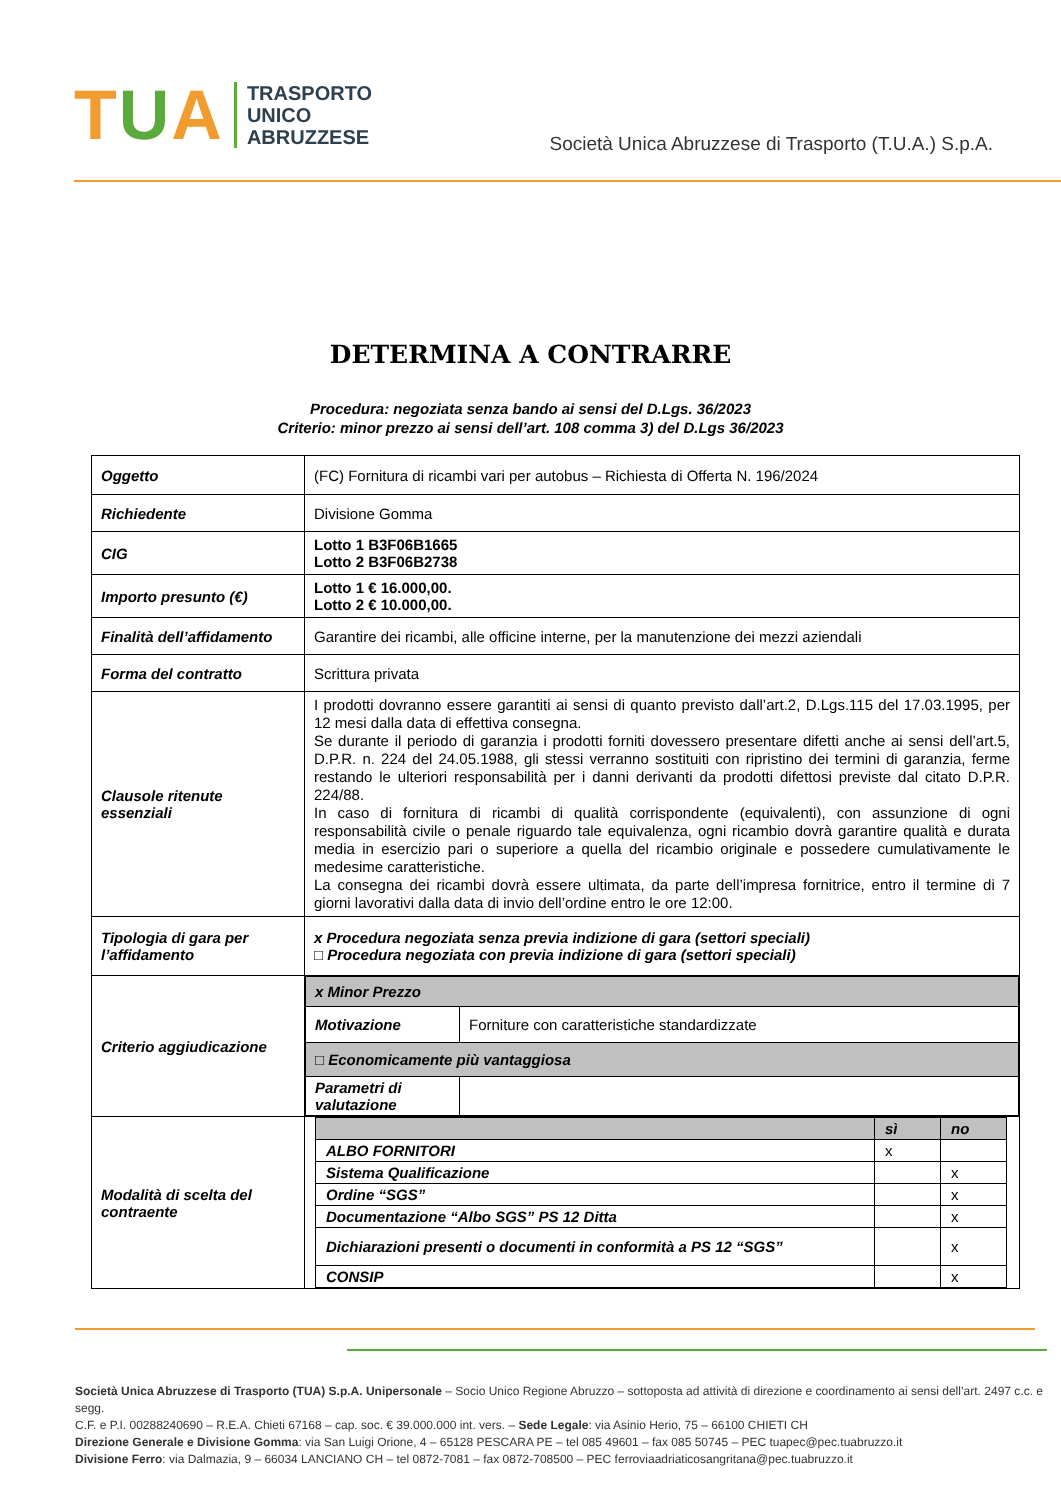TUA
TRASPORTO
UNICO
ABRUZZESE
Società Unica Abruzzese di Trasporto (T.U.A.) S.p.A.
DETERMINA A CONTRARRE
Procedura: negoziata senza bando ai sensi del D.Lgs. 36/2023
Criterio: minor prezzo ai sensi dell’art. 108 comma 3) del D.Lgs 36/2023
| Oggetto | (FC) Fornitura di ricambi vari per autobus – Richiesta di Offerta N. 196/2024 |
| Richiedente | Divisione Gomma |
| CIG | Lotto 1 B3F06B1665 Lotto 2 B3F06B2738 |
| Importo presunto (€) | Lotto 1 € 16.000,00. Lotto 2 € 10.000,00. |
| Finalità dell’affidamento | Garantire dei ricambi, alle officine interne, per la manutenzione dei mezzi aziendali |
| Forma del contratto | Scrittura privata |
| Clausole ritenute essenziali | I prodotti dovranno essere garantiti ai sensi di quanto previsto dall’art.2, D.Lgs.115 del 17.03.1995, per 12 mesi dalla data di effettiva consegna. Se durante il periodo di garanzia i prodotti forniti dovessero presentare difetti anche ai sensi dell’art.5, D.P.R. n. 224 del 24.05.1988, gli stessi verranno sostituiti con ripristino dei termini di garanzia, ferme restando le ulteriori responsabilità per i danni derivanti da prodotti difettosi previste dal citato D.P.R. 224/88. In caso di fornitura di ricambi di qualità corrispondente (equivalenti), con assunzione di ogni responsabilità civile o penale riguardo tale equivalenza, ogni ricambio dovrà garantire qualità e durata media in esercizio pari o superiore a quella del ricambio originale e possedere cumulativamente le medesime caratteristiche. La consegna dei ricambi dovrà essere ultimata, da parte dell’impresa fornitrice, entro il termine di 7 giorni lavorativi dalla data di invio dell’ordine entro le ore 12:00. |
| Tipologia di gara per l’affidamento | x Procedura negoziata senza previa indizione di gara (settori speciali) □ Procedura negoziata con previa indizione di gara (settori speciali) |
| Criterio aggiudicazione | / x Minor Prezzo / / / Motivazione / Forniture con caratteristiche standardizzate / / □ Economicamente più vantaggiosa / / / Parametri di valutazione / / |
| Modalità di scelta del contraente | / / sì / no / / ALBO FORNITORI / x / / / Sistema Qualificazione / / x / / Ordine “SGS” / / x / / Documentazione “Albo SGS” PS 12 Ditta / / x / / Dichiarazioni presenti o documenti in conformità a PS 12 “SGS” / / x / / CONSIP / / x / |
Società Unica Abruzzese di Trasporto (TUA) S.p.A. Unipersonale – Socio Unico Regione Abruzzo – sottoposta ad attività di direzione e coordinamento ai sensi dell’art. 2497 c.c. e segg.
C.F. e P.I. 00288240690 – R.E.A. Chieti 67168 – cap. soc. € 39.000.000 int. vers. – Sede Legale: via Asinio Herio, 75 – 66100 CHIETI CH
Direzione Generale e Divisione Gomma: via San Luigi Orione, 4 – 65128 PESCARA PE – tel 085 49601 – fax 085 50745 – PEC tuapec@pec.tuabruzzo.it
Divisione Ferro: via Dalmazia, 9 – 66034 LANCIANO CH – tel 0872-7081 – fax 0872-708500 – PEC ferroviaadriaticosangritana@pec.tuabruzzo.it